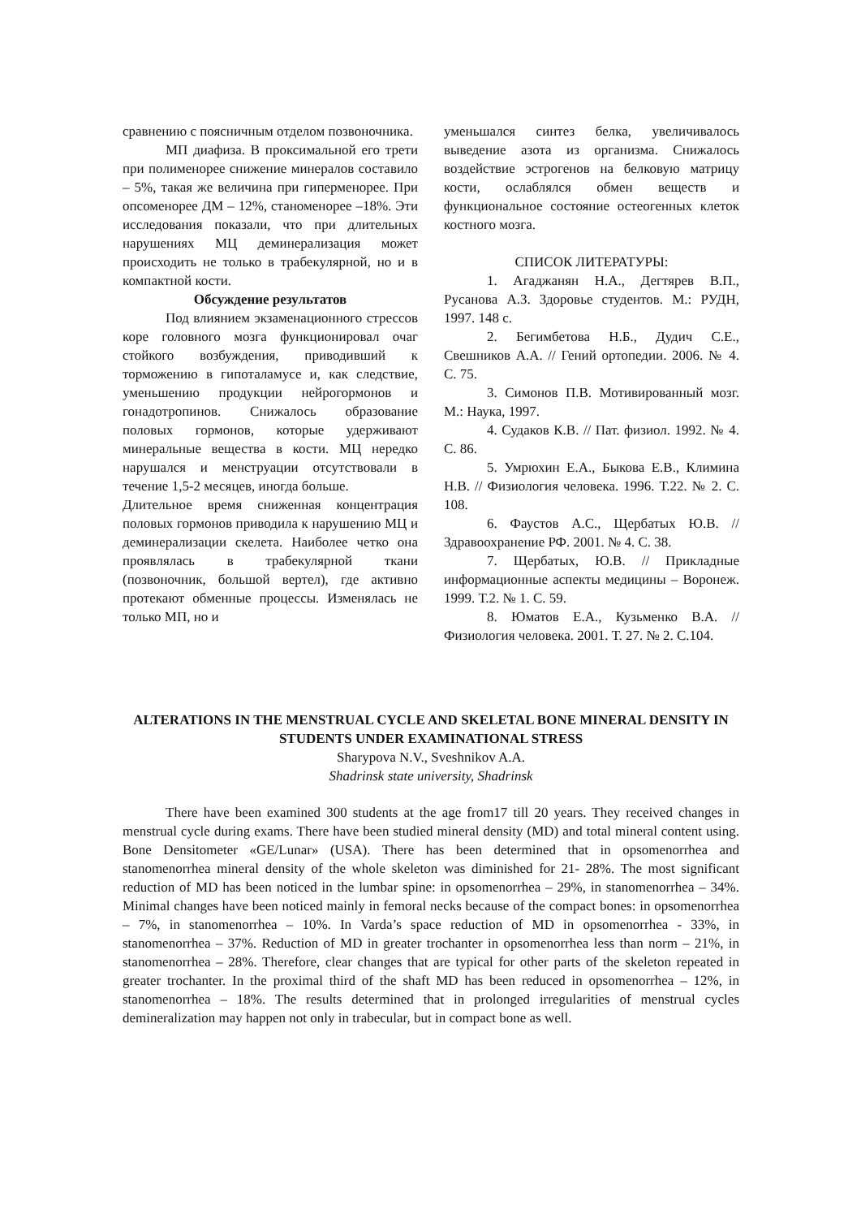сравнению с поясничным отделом позвоночника.
МП диафиза. В проксимальной его трети при полименорее снижение минералов составило – 5%, такая же величина при гиперменорее. При опсоменорее ДМ – 12%, станоменорее –18%. Эти исследования показали, что при длительных нарушениях МЦ деминерализация может происходить не только в трабекулярной, но и в компактной кости.
Обсуждение результатов
Под влиянием экзаменационного стрессов коре головного мозга функционировал очаг стойкого возбуждения, приводивший к торможению в гипоталамусе и, как следствие, уменьшению продукции нейрогормонов и гонадотропинов. Снижалось образование половых гормонов, которые удерживают минеральные вещества в кости. МЦ нередко нарушался и менструации отсутствовали в течение 1,5-2 месяцев, иногда больше.
Длительное время сниженная концентрация половых гормонов приводила к нарушению МЦ и деминерализации скелета. Наиболее четко она проявлялась в трабекулярной ткани (позвоночник, большой вертел), где активно протекают обменные процессы. Изменялась не только МП, но и
уменьшался синтез белка, увеличивалось выведение азота из организма. Снижалось воздействие эстрогенов на белковую матрицу кости, ослаблялся обмен веществ и функциональное состояние остеогенных клеток костного мозга.
СПИСОК ЛИТЕРАТУРЫ:
1. Агаджанян Н.А., Дегтярев В.П., Русанова А.З. Здоровье студентов. М.: РУДН, 1997. 148 с.
2. Бегимбетова Н.Б., Дудич С.Е., Свешников А.А. // Гений ортопедии. 2006. № 4. С. 75.
3. Симонов П.В. Мотивированный мозг. М.: Наука, 1997.
4. Судаков К.В. // Пат. физиол. 1992. № 4. С. 86.
5. Умрюхин Е.А., Быкова Е.В., Климина Н.В. // Физиология человека. 1996. Т.22. № 2. С. 108.
6. Фаустов А.С., Щербатых Ю.В. // Здравоохранение РФ. 2001. № 4. С. 38.
7. Щербатых, Ю.В. // Прикладные информационные аспекты медицины – Воронеж. 1999. Т.2. № 1. С. 59.
8. Юматов Е.А., Кузьменко В.А. // Физиология человека. 2001. Т. 27. № 2. С.104.
ALTERATIONS IN THE MENSTRUAL CYCLE AND SKELETAL BONE MINERAL DENSITY IN STUDENTS UNDER EXAMINATIONAL STRESS
Sharypova N.V., Sveshnikov A.A.
Shadrinsk state university, Shadrinsk
There have been examined 300 students at the age from17 till 20 years. They received changes in menstrual cycle during exams. There have been studied mineral density (MD) and total mineral content using. Bone Densitometer «GE/Lunar» (USA). There has been determined that in opsomenorrhea and stanomenorrhea mineral density of the whole skeleton was diminished for 21- 28%. The most significant reduction of MD has been noticed in the lumbar spine: in opsomenorrhea – 29%, in stanomenorrhea – 34%. Minimal changes have been noticed mainly in femoral necks because of the compact bones: in opsomenorrhea – 7%, in stanomenorrhea – 10%. In Varda’s space reduction of MD in opsomenorrhea - 33%, in stanomenorrhea – 37%. Reduction of MD in greater trochanter in opsomenorrhea less than norm – 21%, in stanomenorrhea – 28%. Therefore, clear changes that are typical for other parts of the skeleton repeated in greater trochanter. In the proximal third of the shaft MD has been reduced in opsomenorrhea – 12%, in stanomenorrhea – 18%. The results determined that in prolonged irregularities of menstrual cycles demineralization may happen not only in trabecular, but in compact bone as well.